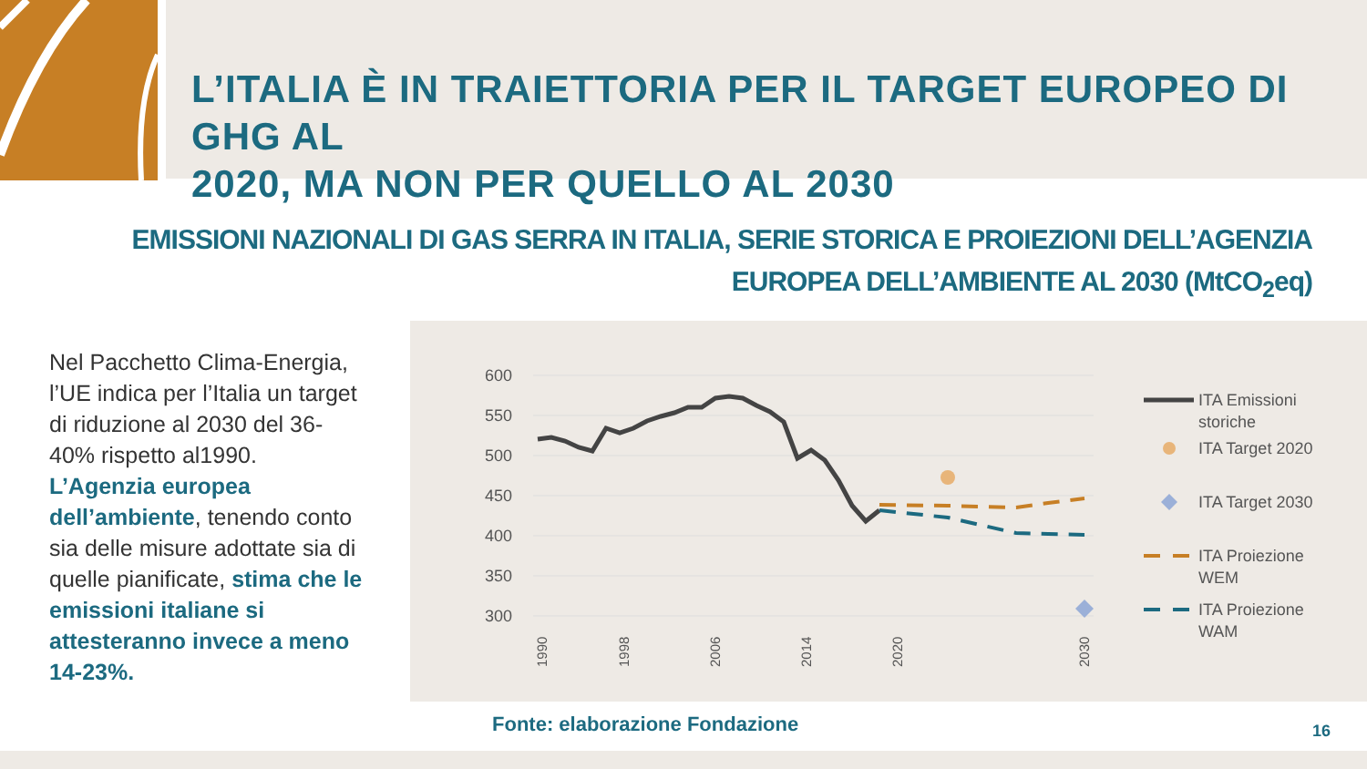L’ITALIA È IN TRAIETTORIA PER IL TARGET EUROPEO DI GHG AL
2020, MA NON PER QUELLO AL 2030
EMISSIONI NAZIONALI DI GAS SERRA IN ITALIA, SERIE STORICA E PROIEZIONI DELL’AGENZIA
EUROPEA DELL’AMBIENTE AL 2030 (MtCO<sub>2</sub>eq)
Nel Pacchetto Clima-Energia, l’UE indica per l’Italia un target di riduzione al 2030 del 36-40% rispetto al1990. L’Agenzia europea dell’ambiente, tenendo conto sia delle misure adottate sia di quelle pianificate, stima che le emissioni italiane si attesteranno invece a meno 14-23%.
600
550
500
450
400
350
300
1990
1998
2006
2014
2020
2030
ITA Emissioni
storiche
ITA Target 2020
ITA Target 2030
ITA Proiezione
WEM
ITA Proiezione
WAM
Fonte: elaborazione Fondazione 16